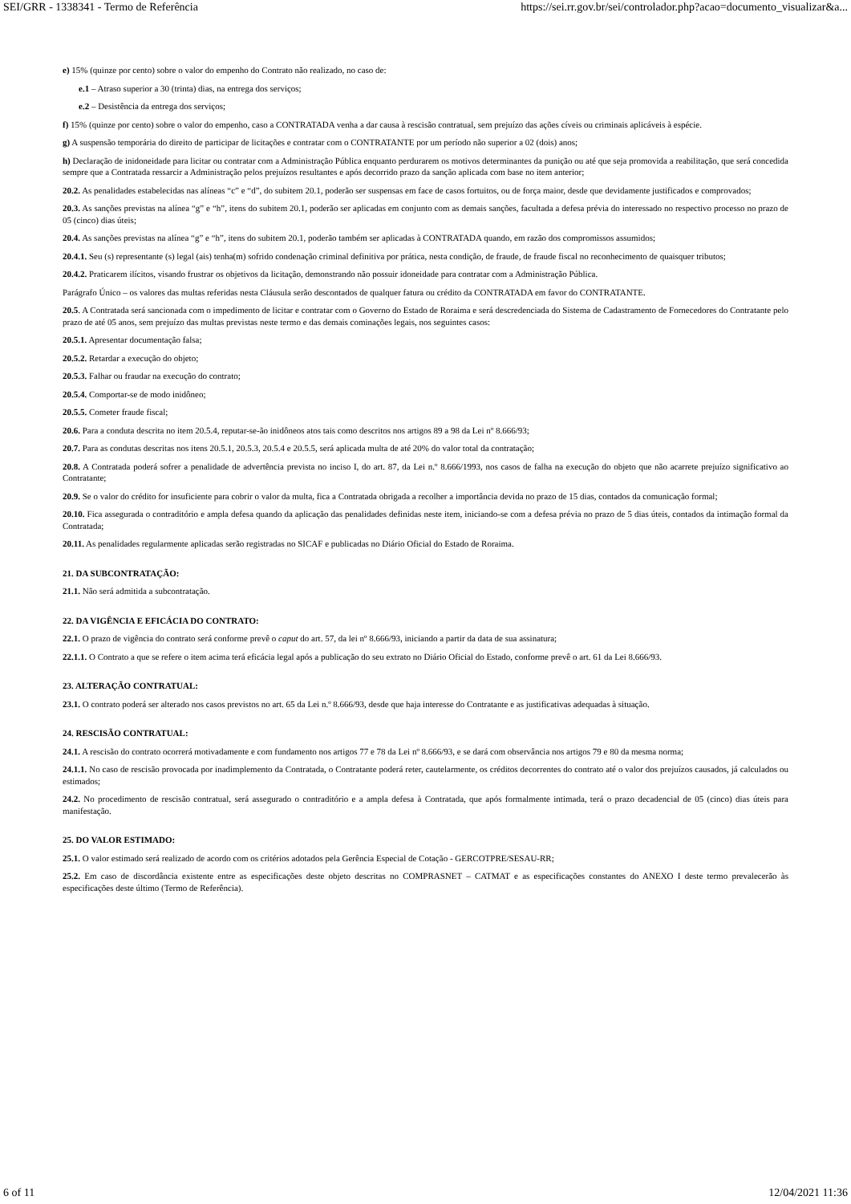SEI/GRR - 1338341 - Termo de Referência https://sei.rr.gov.br/sei/controlador.php?acao=documento_visualizar&a...
e) 15% (quinze por cento) sobre o valor do empenho do Contrato não realizado, no caso de:
e.1 – Atraso superior a 30 (trinta) dias, na entrega dos serviços;
e.2 – Desistência da entrega dos serviços;
f) 15% (quinze por cento) sobre o valor do empenho, caso a CONTRATADA venha a dar causa à rescisão contratual, sem prejuízo das ações cíveis ou criminais aplicáveis à espécie.
g) A suspensão temporária do direito de participar de licitações e contratar com o CONTRATANTE por um período não superior a 02 (dois) anos;
h) Declaração de inidoneidade para licitar ou contratar com a Administração Pública enquanto perdurarem os motivos determinantes da punição ou até que seja promovida a reabilitação, que será concedida sempre que a Contratada ressarcir a Administração pelos prejuízos resultantes e após decorrido prazo da sanção aplicada com base no item anterior;
20.2. As penalidades estabelecidas nas alíneas “c” e “d”, do subitem 20.1, poderão ser suspensas em face de casos fortuitos, ou de força maior, desde que devidamente justificados e comprovados;
20.3. As sanções previstas na alínea “g” e “h”, itens do subitem 20.1, poderão ser aplicadas em conjunto com as demais sanções, facultada a defesa prévia do interessado no respectivo processo no prazo de 05 (cinco) dias úteis;
20.4. As sanções previstas na alínea “g” e “h”, itens do subitem 20.1, poderão também ser aplicadas à CONTRATADA quando, em razão dos compromissos assumidos;
20.4.1. Seu (s) representante (s) legal (ais) tenha(m) sofrido condenação criminal definitiva por prática, nesta condição, de fraude, de fraude fiscal no reconhecimento de quaisquer tributos;
20.4.2. Praticarem ilícitos, visando frustrar os objetivos da licitação, demonstrando não possuir idoneidade para contratar com a Administração Pública.
Parágrafo Único – os valores das multas referidas nesta Cláusula serão descontados de qualquer fatura ou crédito da CONTRATADA em favor do CONTRATANTE.
20.5. A Contratada será sancionada com o impedimento de licitar e contratar com o Governo do Estado de Roraima e será descredenciada do Sistema de Cadastramento de Fornecedores do Contratante pelo prazo de até 05 anos, sem prejuízo das multas previstas neste termo e das demais cominações legais, nos seguintes casos:
20.5.1. Apresentar documentação falsa;
20.5.2. Retardar a execução do objeto;
20.5.3. Falhar ou fraudar na execução do contrato;
20.5.4. Comportar-se de modo inidôneo;
20.5.5. Cometer fraude fiscal;
20.6. Para a conduta descrita no item 20.5.4, reputar-se-ão inidôneos atos tais como descritos nos artigos 89 a 98 da Lei nº 8.666/93;
20.7. Para as condutas descritas nos itens 20.5.1, 20.5.3, 20.5.4 e 20.5.5, será aplicada multa de até 20% do valor total da contratação;
20.8. A Contratada poderá sofrer a penalidade de advertência prevista no inciso I, do art. 87, da Lei n.º 8.666/1993, nos casos de falha na execução do objeto que não acarrete prejuízo significativo ao Contratante;
20.9. Se o valor do crédito for insuficiente para cobrir o valor da multa, fica a Contratada obrigada a recolher a importância devida no prazo de 15 dias, contados da comunicação formal;
20.10. Fica assegurada o contraditório e ampla defesa quando da aplicação das penalidades definidas neste item, iniciando-se com a defesa prévia no prazo de 5 dias úteis, contados da intimação formal da Contratada;
20.11. As penalidades regularmente aplicadas serão registradas no SICAF e publicadas no Diário Oficial do Estado de Roraima.
21. DA SUBCONTRATAÇÃO:
21.1. Não será admitida a subcontratação.
22. DA VIGÊNCIA E EFICÁCIA DO CONTRATO:
22.1. O prazo de vigência do contrato será conforme prevê o caput do art. 57, da lei nº 8.666/93, iniciando a partir da data de sua assinatura;
22.1.1. O Contrato a que se refere o item acima terá eficácia legal após a publicação do seu extrato no Diário Oficial do Estado, conforme prevê o art. 61 da Lei 8.666/93.
23. ALTERAÇÃO CONTRATUAL:
23.1. O contrato poderá ser alterado nos casos previstos no art. 65 da Lei n.º 8.666/93, desde que haja interesse do Contratante e as justificativas adequadas à situação.
24. RESCISÃO CONTRATUAL:
24.1. A rescisão do contrato ocorrerá motivadamente e com fundamento nos artigos 77 e 78 da Lei nº 8.666/93, e se dará com observância nos artigos 79 e 80 da mesma norma;
24.1.1. No caso de rescisão provocada por inadimplemento da Contratada, o Contratante poderá reter, cautelarmente, os créditos decorrentes do contrato até o valor dos prejuízos causados, já calculados ou estimados;
24.2. No procedimento de rescisão contratual, será assegurado o contraditório e a ampla defesa à Contratada, que após formalmente intimada, terá o prazo decadencial de 05 (cinco) dias úteis para manifestação.
25. DO VALOR ESTIMADO:
25.1. O valor estimado será realizado de acordo com os critérios adotados pela Gerência Especial de Cotação - GERCOTPRE/SESAU-RR;
25.2. Em caso de discordância existente entre as especificações deste objeto descritas no COMPRASNET – CATMAT e as especificações constantes do ANEXO I deste termo prevalecerão às especificações deste último (Termo de Referência).
6 of 11 12/04/2021 11:36